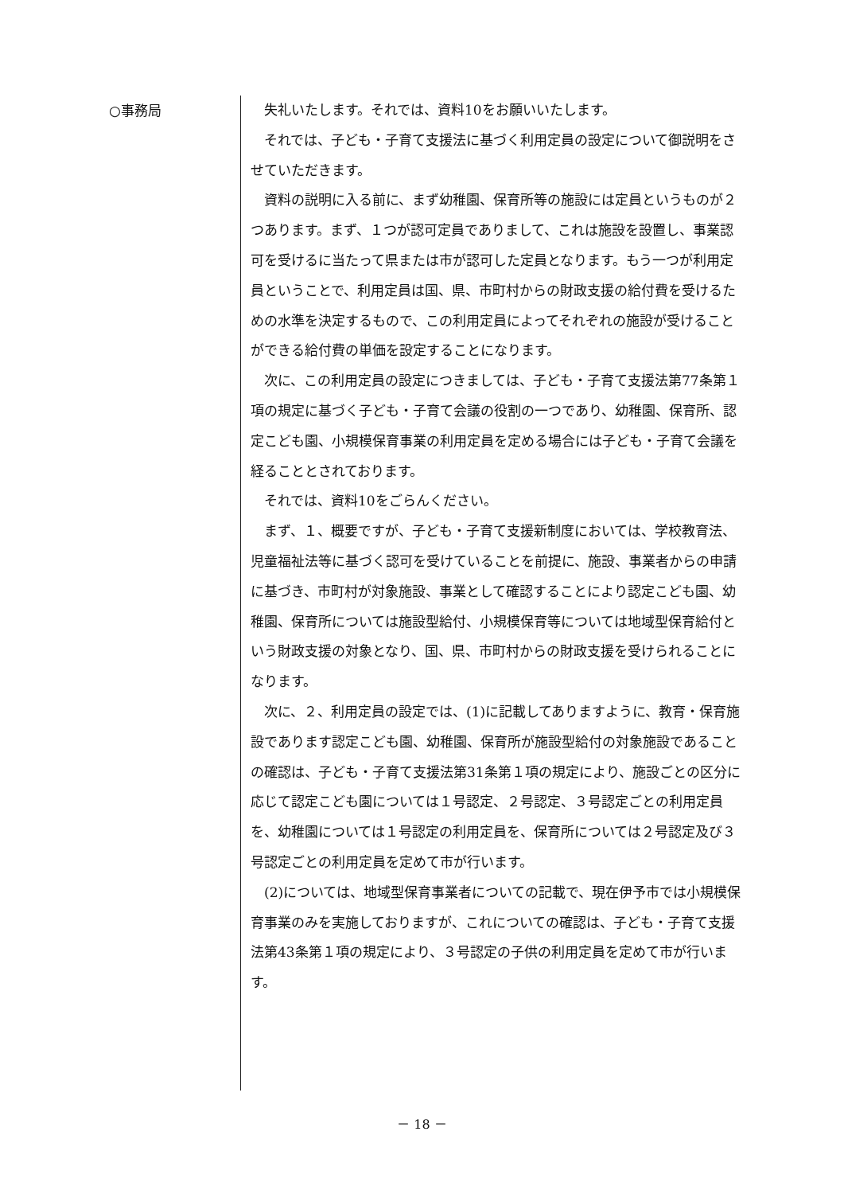○事務局
失礼いたします。それでは、資料10をお願いいたします。
それでは、子ども・子育て支援法に基づく利用定員の設定について御説明をさせていただきます。
資料の説明に入る前に、まず幼稚園、保育所等の施設には定員というものが２つあります。まず、１つが認可定員でありまして、これは施設を設置し、事業認可を受けるに当たって県または市が認可した定員となります。もう一つが利用定員ということで、利用定員は国、県、市町村からの財政支援の給付費を受けるための水準を決定するもので、この利用定員によってそれぞれの施設が受けることができる給付費の単価を設定することになります。
次に、この利用定員の設定につきましては、子ども・子育て支援法第77条第１項の規定に基づく子ども・子育て会議の役割の一つであり、幼稚園、保育所、認定こども園、小規模保育事業の利用定員を定める場合には子ども・子育て会議を経ることとされております。
それでは、資料10をごらんください。
まず、１、概要ですが、子ども・子育て支援新制度においては、学校教育法、児童福祉法等に基づく認可を受けていることを前提に、施設、事業者からの申請に基づき、市町村が対象施設、事業として確認することにより認定こども園、幼稚園、保育所については施設型給付、小規模保育等については地域型保育給付という財政支援の対象となり、国、県、市町村からの財政支援を受けられることになります。
次に、２、利用定員の設定では、(1)に記載してありますように、教育・保育施設であります認定こども園、幼稚園、保育所が施設型給付の対象施設であることの確認は、子ども・子育て支援法第31条第１項の規定により、施設ごとの区分に応じて認定こども園については１号認定、２号認定、３号認定ごとの利用定員を、幼稚園については１号認定の利用定員を、保育所については２号認定及び３号認定ごとの利用定員を定めて市が行います。
(2)については、地域型保育事業者についての記載で、現在伊予市では小規模保育事業のみを実施しておりますが、これについての確認は、子ども・子育て支援法第43条第１項の規定により、３号認定の子供の利用定員を定めて市が行います。
－ 18 －